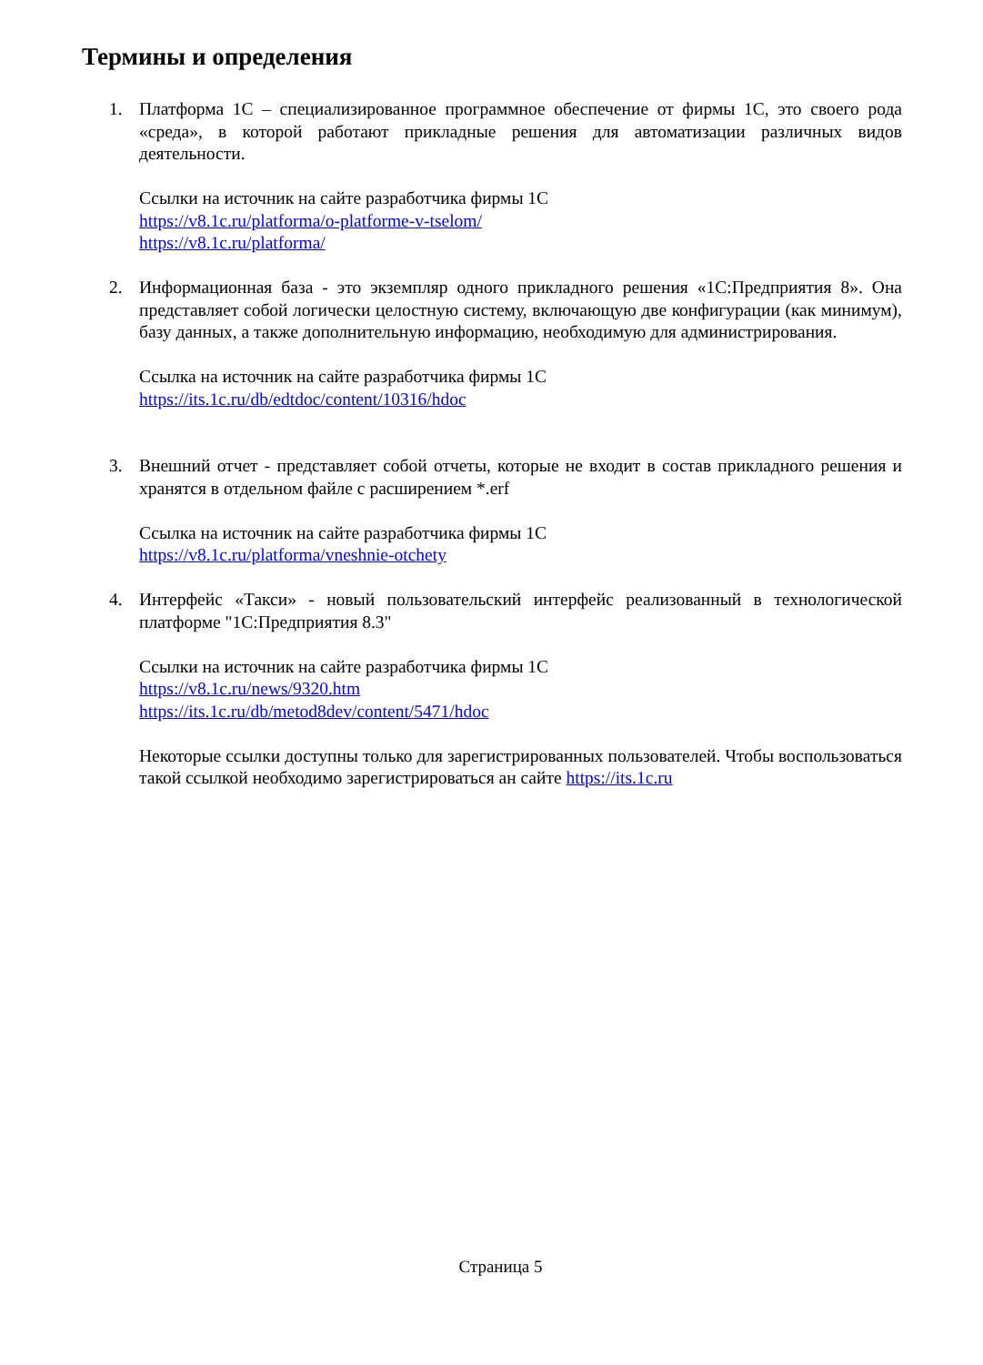Термины и определения
1. Платформа 1С – специализированное программное обеспечение от фирмы 1С, это своего рода «среда», в которой работают прикладные решения для автоматизации различных видов деятельности.
Ссылки на источник на сайте разработчика фирмы 1С
https://v8.1c.ru/platforma/o-platforme-v-tselom/
https://v8.1c.ru/platforma/
2. Информационная база - это экземпляр одного прикладного решения «1С:Предприятия 8». Она представляет собой логически целостную систему, включающую две конфигурации (как минимум), базу данных, а также дополнительную информацию, необходимую для администрирования.
Ссылка на источник на сайте разработчика фирмы 1С
https://its.1c.ru/db/edtdoc/content/10316/hdoc
3. Внешний отчет - представляет собой отчеты, которые не входит в состав прикладного решения и хранятся в отдельном файле с расширением *.erf
Ссылка на источник на сайте разработчика фирмы 1С
https://v8.1c.ru/platforma/vneshnie-otchety
4. Интерфейс «Такси» - новый пользовательский интерфейс реализованный в технологической платформе "1С:Предприятия 8.3"
Ссылки на источник на сайте разработчика фирмы 1С
https://v8.1c.ru/news/9320.htm
https://its.1c.ru/db/metod8dev/content/5471/hdoc
Некоторые ссылки доступны только для зарегистрированных пользователей. Чтобы воспользоваться такой ссылкой необходимо зарегистрироваться ан сайте https://its.1c.ru
Страница 5